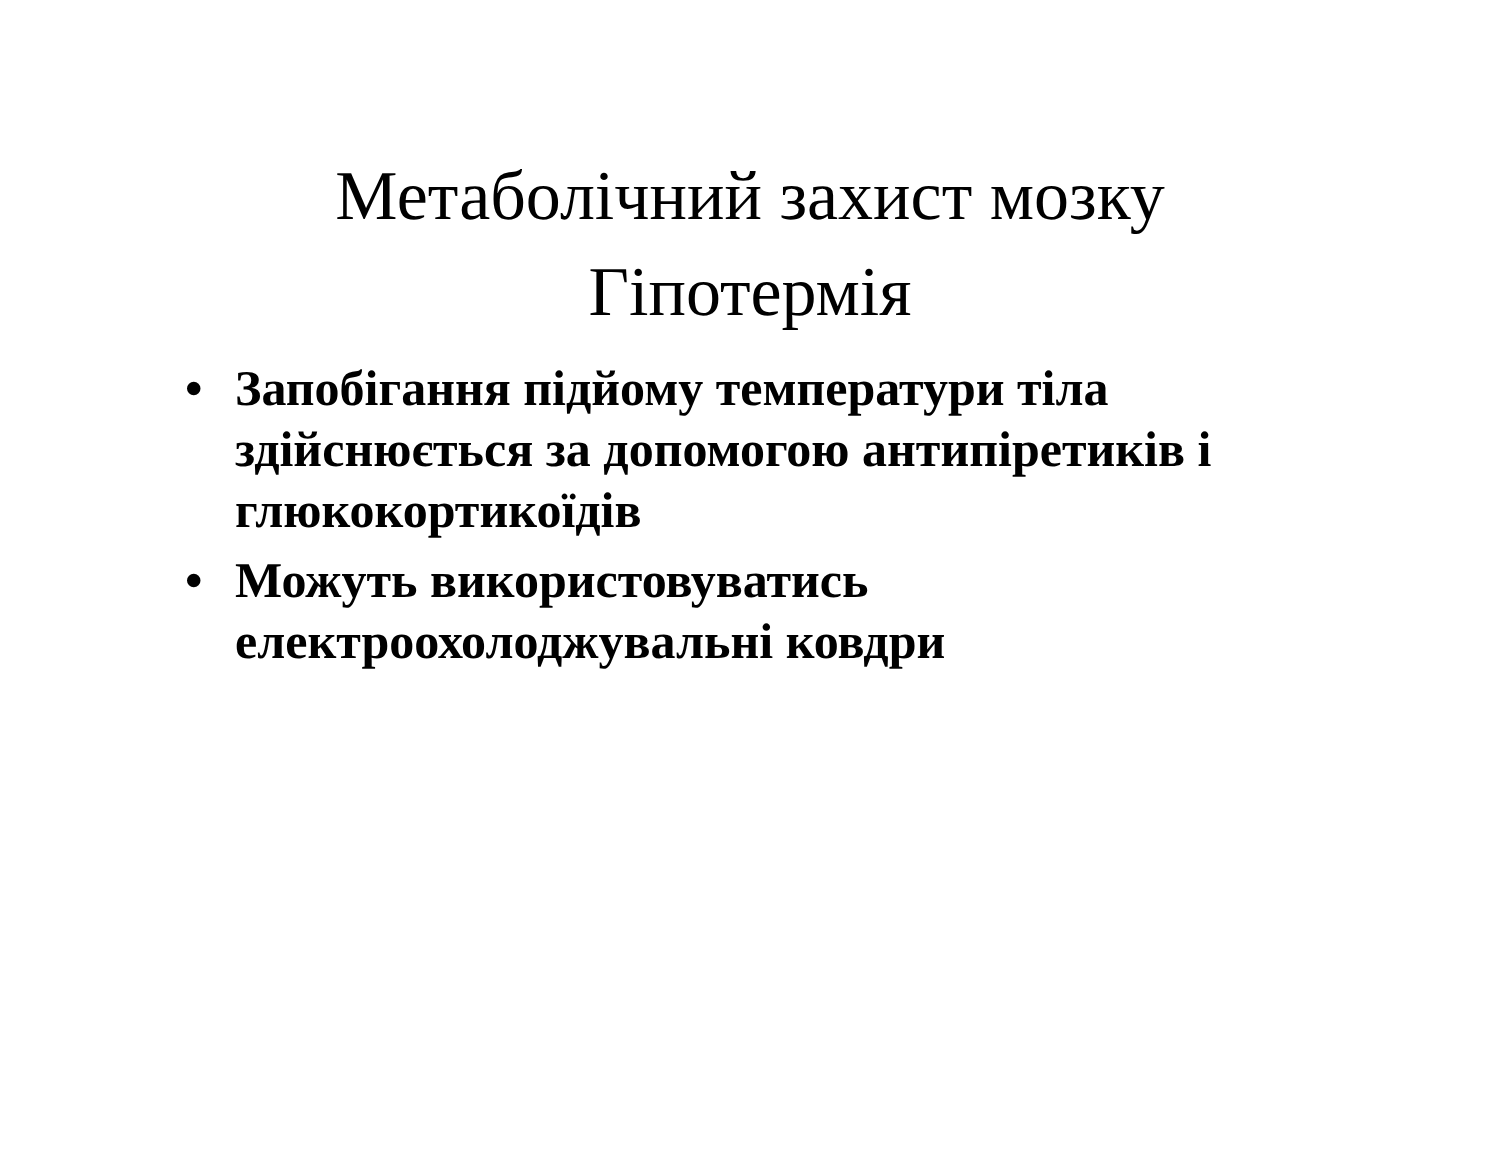Метаболічний захист мозку
Гіпотермія
• Запобігання підйому температури тіла здійснюється за допомогою антипіретиків і глюкокортикоїдів
• Можуть використовуватись електроохолоджувальні ковдри